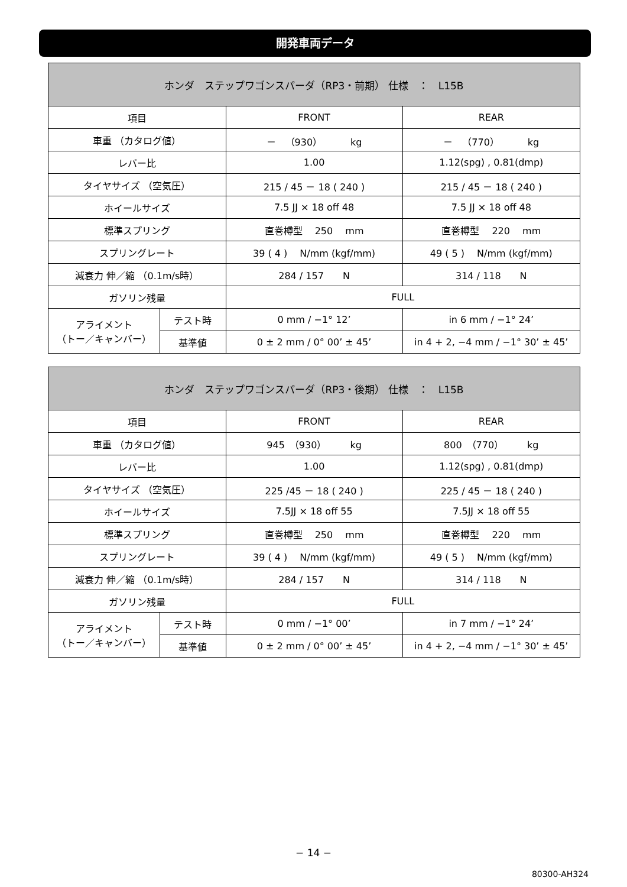開発車両データ
| ホンダ ステップワゴンスパーダ（RP3・前期） 仕様 ： L15B | | | |
| --- | --- | --- | --- |
| 項目 | | FRONT | REAR |
| 車重 （カタログ値） | | － （930） kg | － （770） kg |
| レバー比 | | 1.00 | 1.12(spg) , 0.81(dmp) |
| タイヤサイズ （空気圧） | | 215 / 45 － 18 ( 240 ) | 215 / 45 － 18 ( 240 ) |
| ホイールサイズ | | 7.5 JJ × 18 off 48 | 7.5 JJ × 18 off 48 |
| 標準スプリング | | 直巻樽型 250 mm | 直巻樽型 220 mm |
| スプリングレート | | 39 ( 4 ) N/mm (kgf/mm) | 49 ( 5 ) N/mm (kgf/mm) |
| 減衰力 伸／縮 （0.1m/s時） | | 284 / 157 N | 314 / 118 N |
| ガソリン残量 | | FULL | |
| アライメント （トー／キャンバー） | テスト時 | 0 mm / −1° 12’ | in 6 mm / −1° 24’ |
| | 基準値 | 0 ± 2 mm / 0° 00’ ± 45’ | in 4 + 2, −4 mm / −1° 30’ ± 45’ |
| ホンダ ステップワゴンスパーダ（RP3・後期） 仕様 ： L15B | | | |
| --- | --- | --- | --- |
| 項目 | | FRONT | REAR |
| 車重 （カタログ値） | | 945 （930） kg | 800 （770） kg |
| レバー比 | | 1.00 | 1.12(spg) , 0.81(dmp) |
| タイヤサイズ （空気圧） | | 225 /45 － 18 ( 240 ) | 225 / 45 － 18 ( 240 ) |
| ホイールサイズ | | 7.5JJ × 18 off 55 | 7.5JJ × 18 off 55 |
| 標準スプリング | | 直巻樽型 250 mm | 直巻樽型 220 mm |
| スプリングレート | | 39 ( 4 ) N/mm (kgf/mm) | 49 ( 5 ) N/mm (kgf/mm) |
| 減衰力 伸／縮 （0.1m/s時） | | 284 / 157 N | 314 / 118 N |
| ガソリン残量 | | FULL | |
| アライメント （トー／キャンバー） | テスト時 | 0 mm / −1° 00’ | in 7 mm / −1° 24’ |
| | 基準値 | 0 ± 2 mm / 0° 00’ ± 45’ | in 4 + 2, −4 mm / −1° 30’ ± 45’ |
− 14 −
80300-AH324